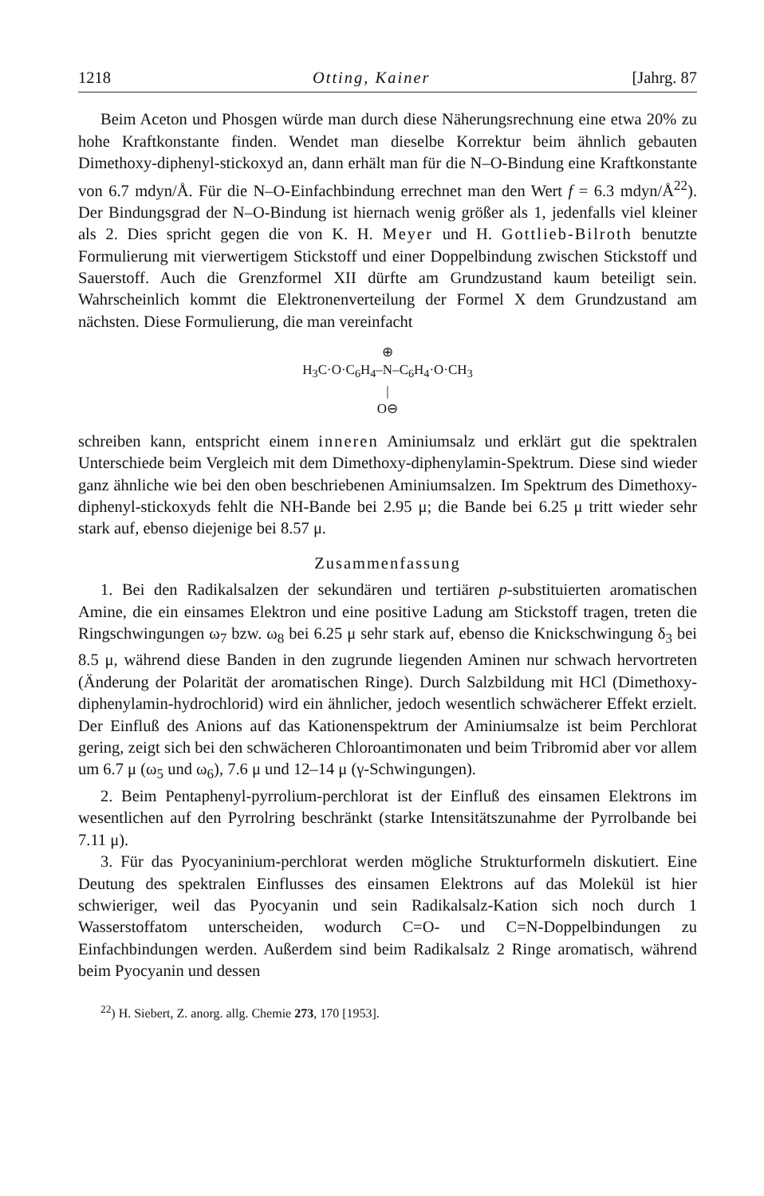1218 Otting, Kainer [Jahrg. 87
Beim Aceton und Phosgen würde man durch diese Näherungsrechnung eine etwa 20% zu hohe Kraftkonstante finden. Wendet man dieselbe Korrektur beim ähnlich gebauten Dimethoxy-diphenyl-stickoxyd an, dann erhält man für die N–O-Bindung eine Kraftkonstante von 6.7 mdyn/Å. Für die N–O-Einfachbindung errechnet man den Wert f = 6.3 mdyn/Å<sup>22</sup>). Der Bindungsgrad der N–O-Bindung ist hiernach wenig größer als 1, jedenfalls viel kleiner als 2. Dies spricht gegen die von K. H. Meyer und H. Gottlieb-Bilroth benutzte Formulierung mit vierwertigem Stickstoff und einer Doppelbindung zwischen Stickstoff und Sauerstoff. Auch die Grenzformel XII dürfte am Grundzustand kaum beteiligt sein. Wahrscheinlich kommt die Elektronenverteilung der Formel X dem Grundzustand am nächsten. Diese Formulierung, die man vereinfacht
⊕
H<sub>3</sub>C·O·C<sub>6</sub>H<sub>4</sub>–N–C<sub>6</sub>H<sub>4</sub>·O·CH<sub>3</sub>
|
O⊖
schreiben kann, entspricht einem inneren Aminiumsalz und erklärt gut die spektralen Unterschiede beim Vergleich mit dem Dimethoxy-diphenylamin-Spektrum. Diese sind wieder ganz ähnliche wie bei den oben beschriebenen Aminiumsalzen. Im Spektrum des Dimethoxy-diphenyl-stickoxyds fehlt die NH-Bande bei 2.95 μ; die Bande bei 6.25 μ tritt wieder sehr stark auf, ebenso diejenige bei 8.57 μ.
Zusammenfassung
1. Bei den Radikalsalzen der sekundären und tertiären p-substituierten aromatischen Amine, die ein einsames Elektron und eine positive Ladung am Stickstoff tragen, treten die Ringschwingungen ω<sub>7</sub> bzw. ω<sub>8</sub> bei 6.25 μ sehr stark auf, ebenso die Knickschwingung δ<sub>3</sub> bei 8.5 μ, während diese Banden in den zugrunde liegenden Aminen nur schwach hervortreten (Änderung der Polarität der aromatischen Ringe). Durch Salzbildung mit HCl (Dimethoxy-diphenylamin-hydrochlorid) wird ein ähnlicher, jedoch wesentlich schwächerer Effekt erzielt. Der Einfluß des Anions auf das Kationenspektrum der Aminiumsalze ist beim Perchlorat gering, zeigt sich bei den schwächeren Chloroantimonaten und beim Tribromid aber vor allem um 6.7 μ (ω<sub>5</sub> und ω<sub>6</sub>), 7.6 μ und 12–14 μ (γ-Schwingungen).
2. Beim Pentaphenyl-pyrrolium-perchlorat ist der Einfluß des einsamen Elektrons im wesentlichen auf den Pyrrolring beschränkt (starke Intensitätszunahme der Pyrrolbande bei 7.11 μ).
3. Für das Pyocyaninium-perchlorat werden mögliche Strukturformeln diskutiert. Eine Deutung des spektralen Einflusses des einsamen Elektrons auf das Molekül ist hier schwieriger, weil das Pyocyanin und sein Radikalsalz-Kation sich noch durch 1 Wasserstoffatom unterscheiden, wodurch C=O- und C=N-Doppelbindungen zu Einfachbindungen werden. Außerdem sind beim Radikalsalz 2 Ringe aromatisch, während beim Pyocyanin und dessen
<sup>22</sup>) H. Siebert, Z. anorg. allg. Chemie 273, 170 [1953].